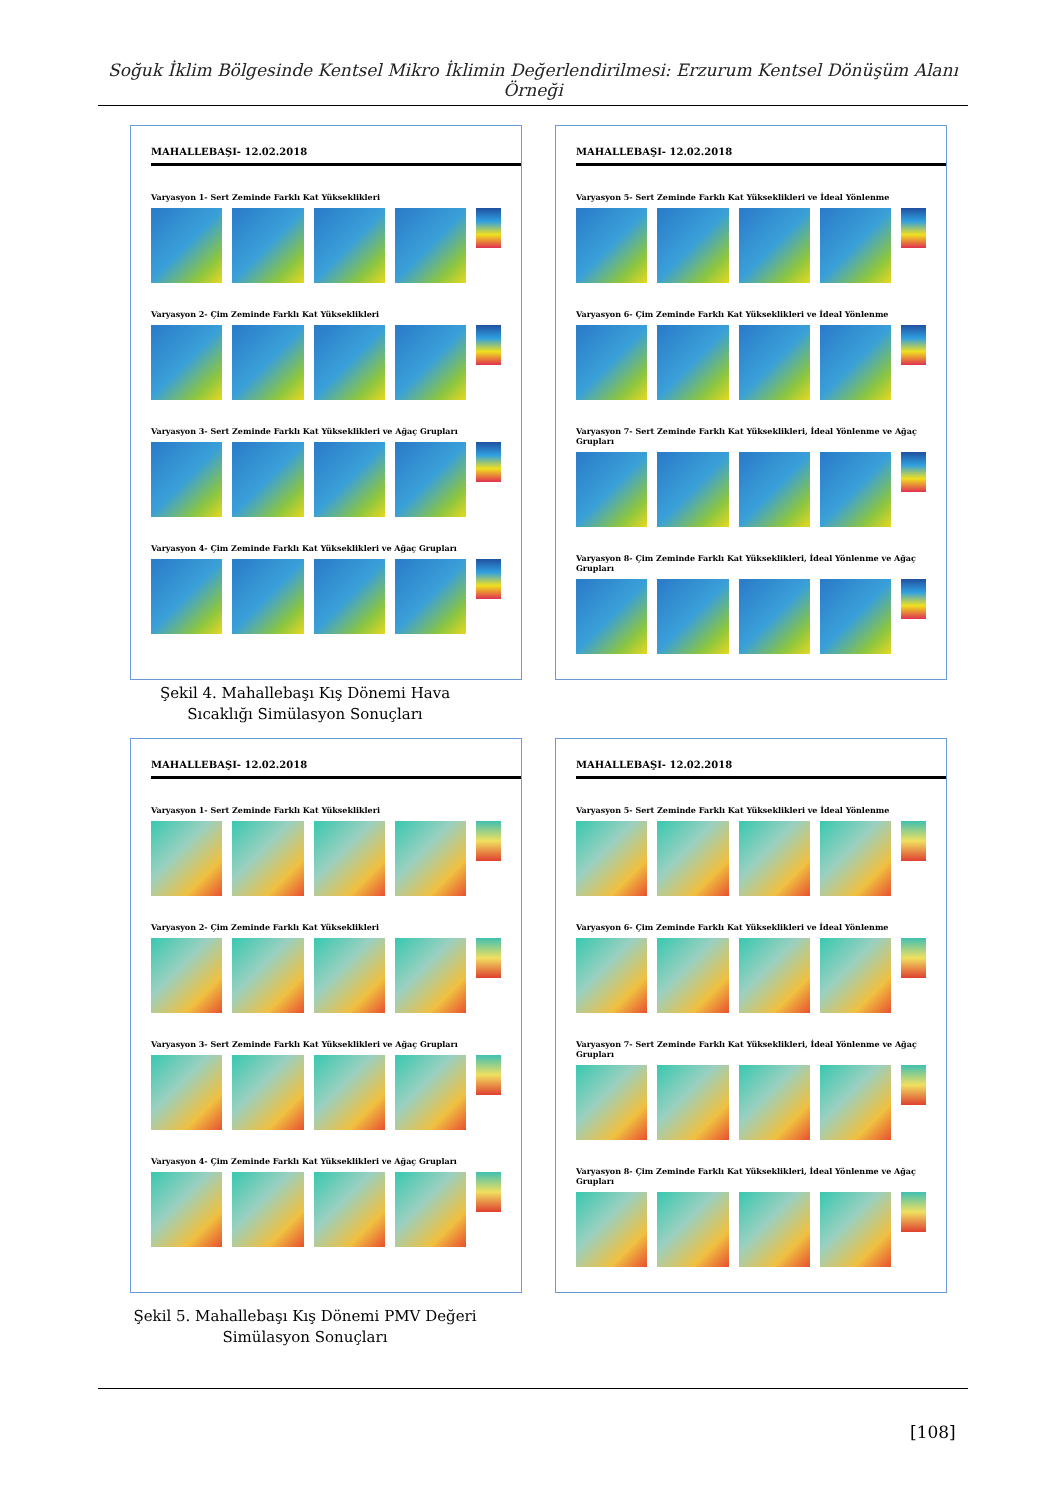Soğuk İklim Bölgesinde Kentsel Mikro İklimin Değerlendirilmesi: Erzurum Kentsel Dönüşüm Alanı Örneği
MAHALLEBAŞI- 12.02.2018
Varyasyon 1- Sert Zeminde Farklı Kat Yükseklikleri
Varyasyon 2- Çim Zeminde Farklı Kat Yükseklikleri
Varyasyon 3- Sert Zeminde Farklı Kat Yükseklikleri ve Ağaç Grupları
Varyasyon 4- Çim Zeminde Farklı Kat Yükseklikleri ve Ağaç Grupları
MAHALLEBAŞI- 12.02.2018
Varyasyon 5- Sert Zeminde Farklı Kat Yükseklikleri ve İdeal Yönlenme
Varyasyon 6- Çim Zeminde Farklı Kat Yükseklikleri ve İdeal Yönlenme
Varyasyon 7- Sert Zeminde Farklı Kat Yükseklikleri, İdeal Yönlenme ve Ağaç Grupları
Varyasyon 8- Çim Zeminde Farklı Kat Yükseklikleri, İdeal Yönlenme ve Ağaç Grupları
Şekil 4. Mahallebaşı Kış Dönemi Hava Sıcaklığı Simülasyon Sonuçları
MAHALLEBAŞI- 12.02.2018
Varyasyon 1- Sert Zeminde Farklı Kat Yükseklikleri
Varyasyon 2- Çim Zeminde Farklı Kat Yükseklikleri
Varyasyon 3- Sert Zeminde Farklı Kat Yükseklikleri ve Ağaç Grupları
Varyasyon 4- Çim Zeminde Farklı Kat Yükseklikleri ve Ağaç Grupları
MAHALLEBAŞI- 12.02.2018
Varyasyon 5- Sert Zeminde Farklı Kat Yükseklikleri ve İdeal Yönlenme
Varyasyon 6- Çim Zeminde Farklı Kat Yükseklikleri ve İdeal Yönlenme
Varyasyon 7- Sert Zeminde Farklı Kat Yükseklikleri, İdeal Yönlenme ve Ağaç Grupları
Varyasyon 8- Çim Zeminde Farklı Kat Yükseklikleri, İdeal Yönlenme ve Ağaç Grupları
Şekil 5. Mahallebaşı Kış Dönemi PMV Değeri Simülasyon Sonuçları
[108]